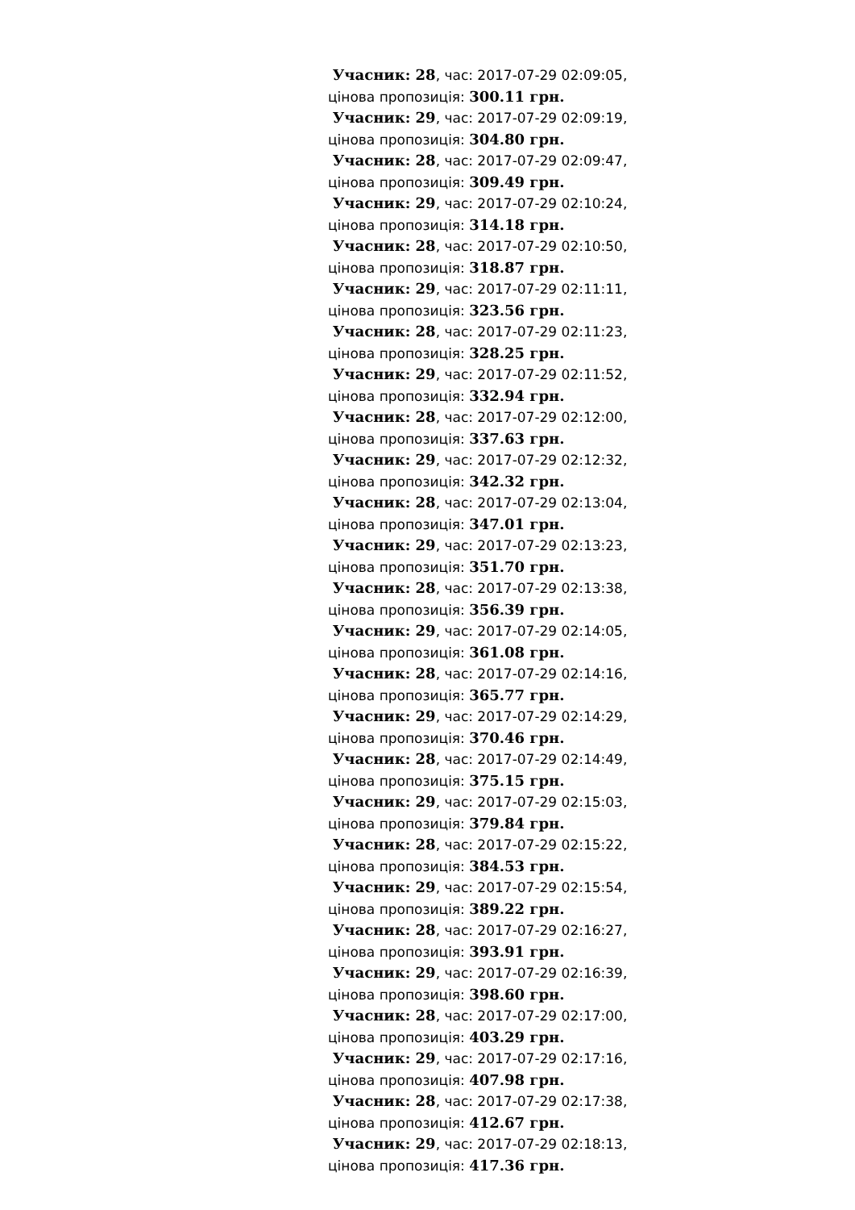Учасник: 28, час: 2017-07-29 02:09:05, цінова пропозиція: 300.11 грн.
Учасник: 29, час: 2017-07-29 02:09:19, цінова пропозиція: 304.80 грн.
Учасник: 28, час: 2017-07-29 02:09:47, цінова пропозиція: 309.49 грн.
Учасник: 29, час: 2017-07-29 02:10:24, цінова пропозиція: 314.18 грн.
Учасник: 28, час: 2017-07-29 02:10:50, цінова пропозиція: 318.87 грн.
Учасник: 29, час: 2017-07-29 02:11:11, цінова пропозиція: 323.56 грн.
Учасник: 28, час: 2017-07-29 02:11:23, цінова пропозиція: 328.25 грн.
Учасник: 29, час: 2017-07-29 02:11:52, цінова пропозиція: 332.94 грн.
Учасник: 28, час: 2017-07-29 02:12:00, цінова пропозиція: 337.63 грн.
Учасник: 29, час: 2017-07-29 02:12:32, цінова пропозиція: 342.32 грн.
Учасник: 28, час: 2017-07-29 02:13:04, цінова пропозиція: 347.01 грн.
Учасник: 29, час: 2017-07-29 02:13:23, цінова пропозиція: 351.70 грн.
Учасник: 28, час: 2017-07-29 02:13:38, цінова пропозиція: 356.39 грн.
Учасник: 29, час: 2017-07-29 02:14:05, цінова пропозиція: 361.08 грн.
Учасник: 28, час: 2017-07-29 02:14:16, цінова пропозиція: 365.77 грн.
Учасник: 29, час: 2017-07-29 02:14:29, цінова пропозиція: 370.46 грн.
Учасник: 28, час: 2017-07-29 02:14:49, цінова пропозиція: 375.15 грн.
Учасник: 29, час: 2017-07-29 02:15:03, цінова пропозиція: 379.84 грн.
Учасник: 28, час: 2017-07-29 02:15:22, цінова пропозиція: 384.53 грн.
Учасник: 29, час: 2017-07-29 02:15:54, цінова пропозиція: 389.22 грн.
Учасник: 28, час: 2017-07-29 02:16:27, цінова пропозиція: 393.91 грн.
Учасник: 29, час: 2017-07-29 02:16:39, цінова пропозиція: 398.60 грн.
Учасник: 28, час: 2017-07-29 02:17:00, цінова пропозиція: 403.29 грн.
Учасник: 29, час: 2017-07-29 02:17:16, цінова пропозиція: 407.98 грн.
Учасник: 28, час: 2017-07-29 02:17:38, цінова пропозиція: 412.67 грн.
Учасник: 29, час: 2017-07-29 02:18:13, цінова пропозиція: 417.36 грн.